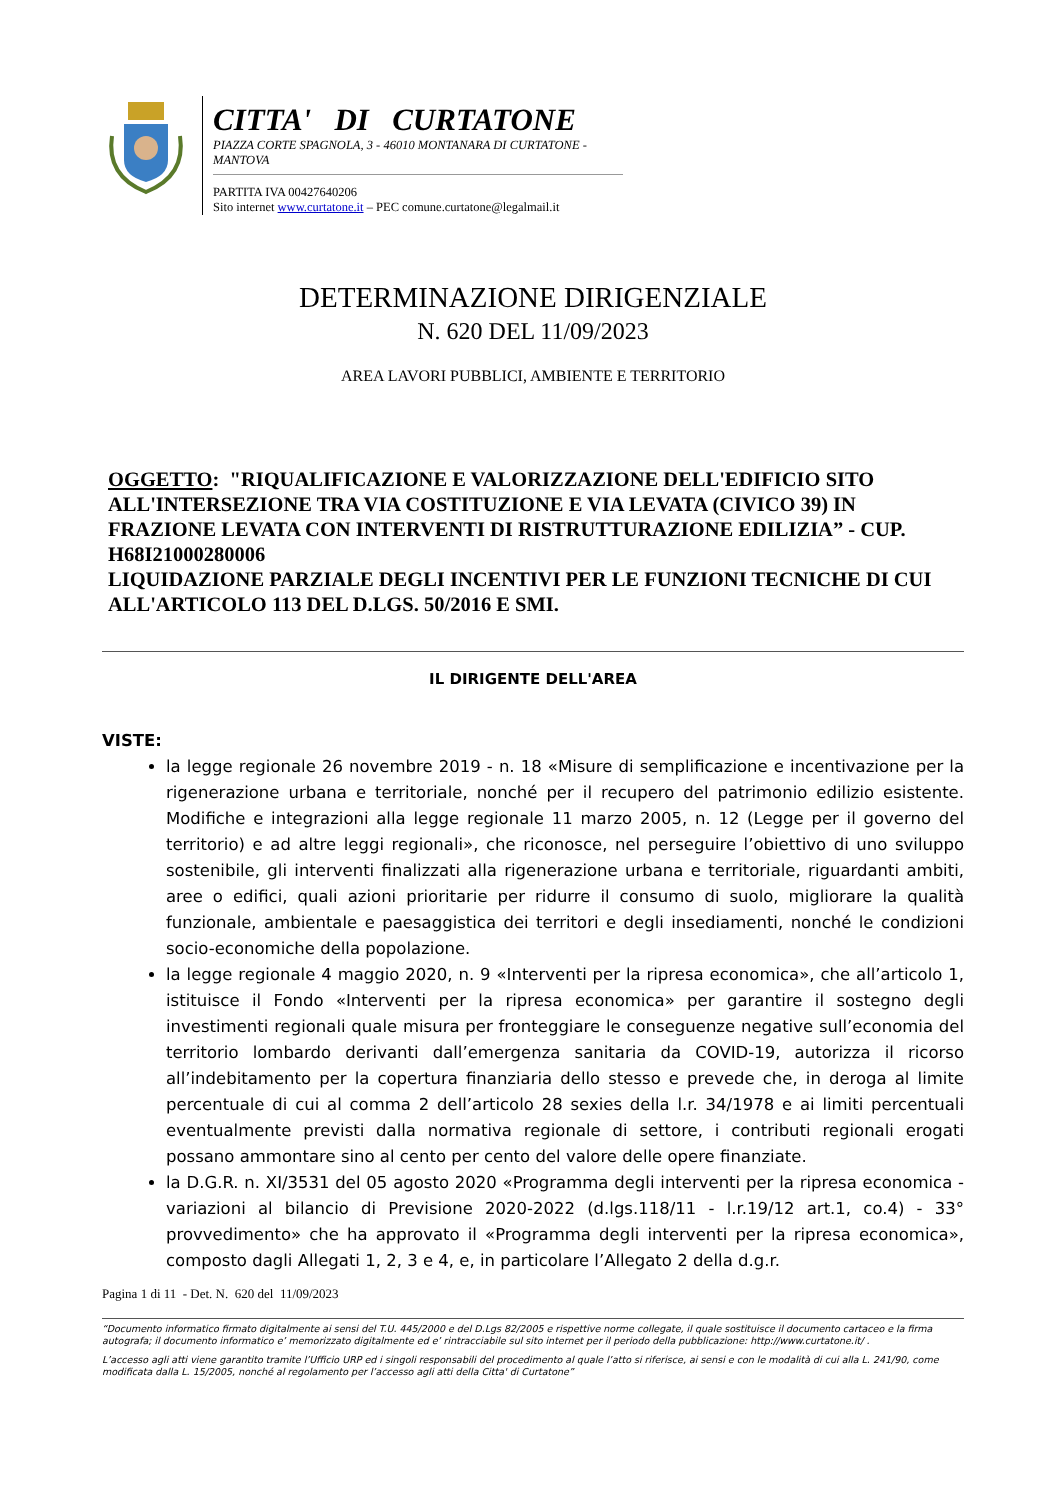CITTA' DI CURTATONE
PIAZZA CORTE SPAGNOLA, 3 - 46010 MONTANARA DI CURTATONE - MANTOVA
PARTITA IVA 00427640206
Sito internet www.curtatone.it – PEC comune.curtatone@legalmail.it
DETERMINAZIONE DIRIGENZIALE
N. 620 DEL 11/09/2023
AREA LAVORI PUBBLICI, AMBIENTE E TERRITORIO
OGGETTO: "RIQUALIFICAZIONE E VALORIZZAZIONE DELL'EDIFICIO SITO ALL'INTERSEZIONE TRA VIA COSTITUZIONE E VIA LEVATA (CIVICO 39) IN FRAZIONE LEVATA CON INTERVENTI DI RISTRUTTURAZIONE EDILIZIA” - CUP. H68I21000280006
LIQUIDAZIONE PARZIALE DEGLI INCENTIVI PER LE FUNZIONI TECNICHE DI CUI ALL'ARTICOLO 113 DEL D.LGS. 50/2016 E SMI.
IL DIRIGENTE DELL'AREA
VISTE:
la legge regionale 26 novembre 2019 - n. 18 «Misure di semplificazione e incentivazione per la rigenerazione urbana e territoriale, nonché per il recupero del patrimonio edilizio esistente. Modifiche e integrazioni alla legge regionale 11 marzo 2005, n. 12 (Legge per il governo del territorio) e ad altre leggi regionali», che riconosce, nel perseguire l’obiettivo di uno sviluppo sostenibile, gli interventi finalizzati alla rigenerazione urbana e territoriale, riguardanti ambiti, aree o edifici, quali azioni prioritarie per ridurre il consumo di suolo, migliorare la qualità funzionale, ambientale e paesaggistica dei territori e degli insediamenti, nonché le condizioni socio-economiche della popolazione.
la legge regionale 4 maggio 2020, n. 9 «Interventi per la ripresa economica», che all’articolo 1, istituisce il Fondo «Interventi per la ripresa economica» per garantire il sostegno degli investimenti regionali quale misura per fronteggiare le conseguenze negative sull’economia del territorio lombardo derivanti dall’emergenza sanitaria da COVID-19, autorizza il ricorso all’indebitamento per la copertura finanziaria dello stesso e prevede che, in deroga al limite percentuale di cui al comma 2 dell’articolo 28 sexies della l.r. 34/1978 e ai limiti percentuali eventualmente previsti dalla normativa regionale di settore, i contributi regionali erogati possano ammontare sino al cento per cento del valore delle opere finanziate.
la D.G.R. n. XI/3531 del 05 agosto 2020 «Programma degli interventi per la ripresa economica - variazioni al bilancio di Previsione 2020-2022 (d.lgs.118/11 - l.r.19/12 art.1, co.4) - 33° provvedimento» che ha approvato il «Programma degli interventi per la ripresa economica», composto dagli Allegati 1, 2, 3 e 4, e, in particolare l’Allegato 2 della d.g.r.
Pagina 1 di 11 - Det. N. 620 del 11/09/2023
“Documento informatico firmato digitalmente ai sensi del T.U. 445/2000 e del D.Lgs 82/2005 e rispettive norme collegate, il quale sostituisce il documento cartaceo e la firma autografa; il documento informatico e’ memorizzato digitalmente ed e’ rintracciabile sul sito internet per il periodo della pubblicazione: http://www.curtatone.it/ .
L’accesso agli atti viene garantito tramite l’Ufficio URP ed i singoli responsabili del procedimento al quale l’atto si riferisce, ai sensi e con le modalità di cui alla L. 241/90, come modificata dalla L. 15/2005, nonché al regolamento per l’accesso agli atti della Citta' di Curtatone”